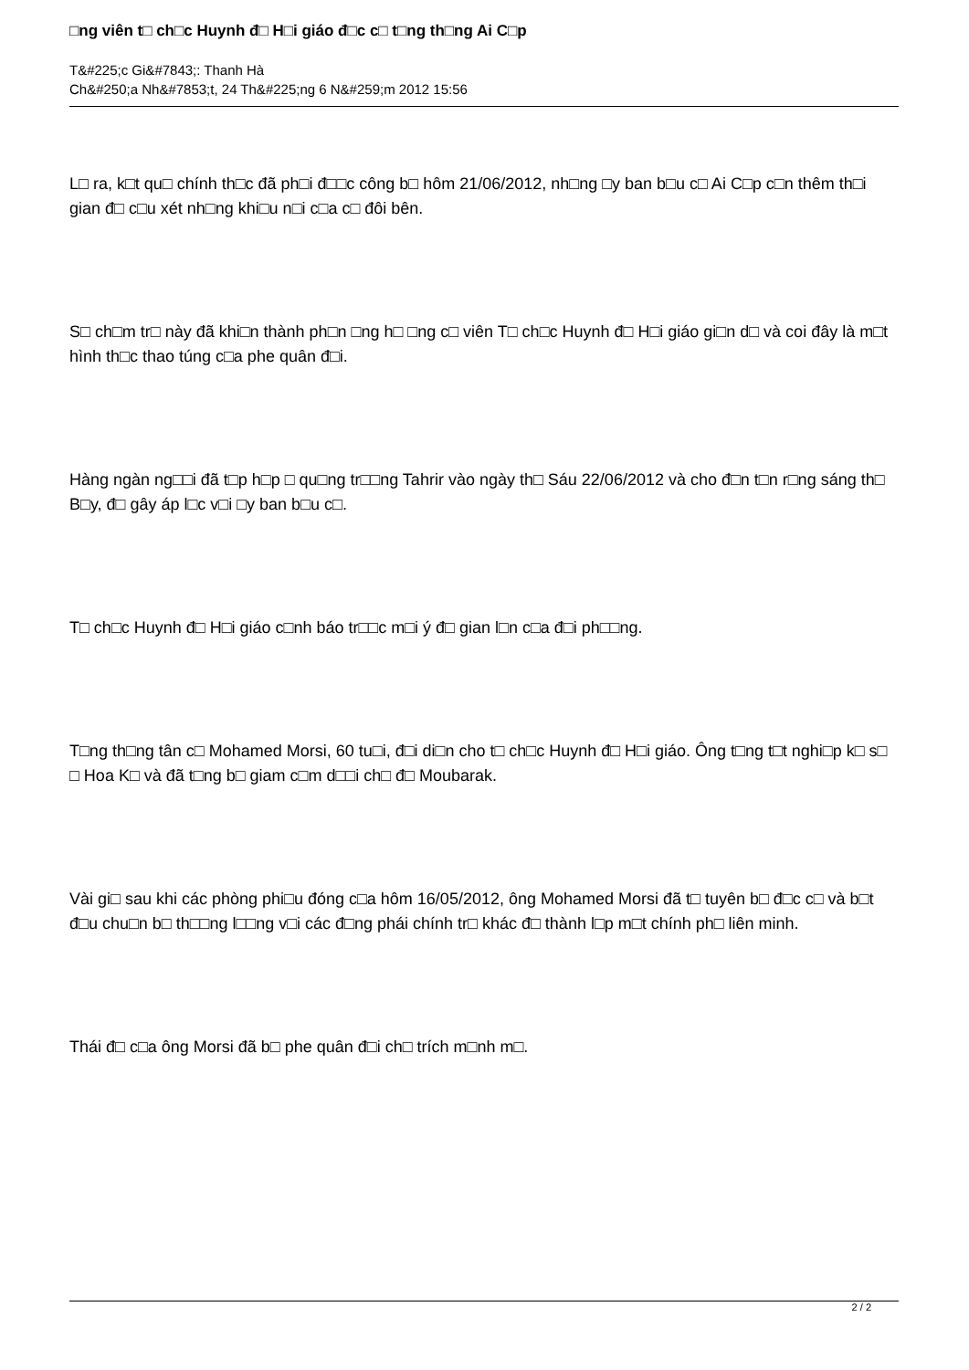□ng viên t□ ch□c Huynh đ□ H□i giáo đ□c c□ t□ng th□ng Ai C□p
T&#225;c Gi&#7843;: Thanh Hà
Ch&#250;a Nh&#7853;t, 24 Th&#225;ng 6 N&#259;m 2012 15:56
L□ ra, k□t qu□ chính th□c đã ph□i đ□□c công b□ hôm 21/06/2012, nh□ng □y ban b□u c□ Ai C□p c□n thêm th□i gian đ□ c□u xét nh□ng khi□u n□i c□a c□ đôi bên.
S□ ch□m tr□ này đã khi□n thành ph□n □ng h□ □ng c□ viên T□ ch□c Huynh đ□ H□i giáo gi□n d□ và coi đây là m□t hình th□c thao túng c□a phe quân đ□i.
Hàng ngàn ng□□i đã t□p h□p □ qu□ng tr□□ng Tahrir vào ngày th□ Sáu 22/06/2012 và cho đ□n t□n r□ng sáng th□ B□y, đ□ gây áp l□c v□i □y ban b□u c□.
T□ ch□c Huynh đ□ H□i giáo c□nh báo tr□□c m□i ý đ□ gian l□n c□a đ□i ph□□ng.
T□ng th□ng tân c□ Mohamed Morsi, 60 tu□i, đ□i di□n cho t□ ch□c Huynh đ□ H□i giáo. Ông t□ng t□t nghi□p k□ s□ □ Hoa K□ và đã t□ng b□ giam c□m d□□i ch□ đ□ Moubarak.
Vài gi□ sau khi các phòng phi□u đóng c□a hôm 16/05/2012, ông Mohamed Morsi đã t□ tuyên b□ đ□c c□ và b□t đ□u chu□n b□ th□□ng l□□ng v□i các đ□ng phái chính tr□ khác đ□ thành l□p m□t chính ph□ liên minh.
Thái đ□ c□a ông Morsi đã b□ phe quân đ□i ch□ trích m□nh m□.
2 / 2